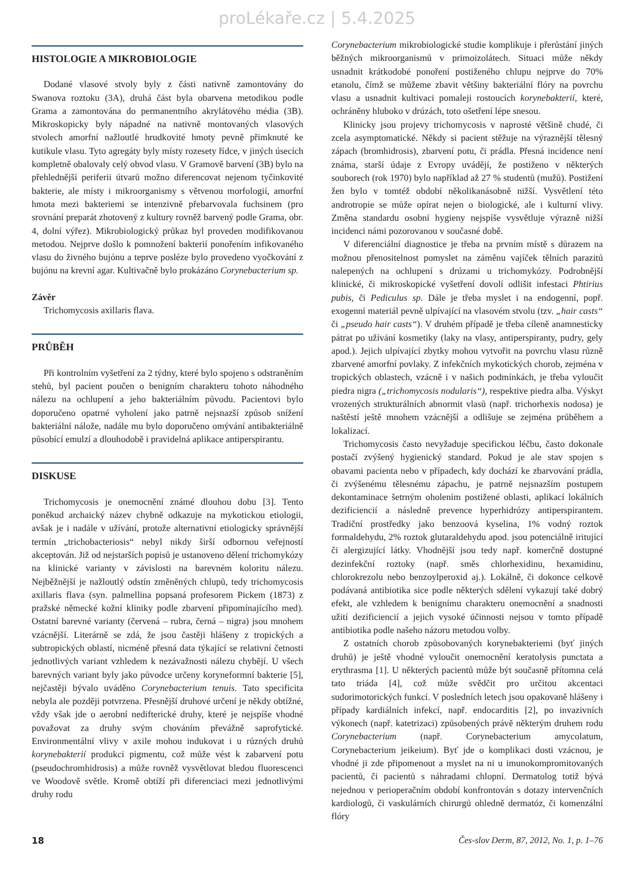proLékaře.cz | 5.4.2025
HISTOLOGIE A MIKROBIOLOGIE
Dodané vlasové stvoly byly z části nativně zamontovány do Swanova roztoku (3A), druhá část byla obarvena metodikou podle Grama a zamontována do permanentního akrylátového média (3B). Mikroskopicky byly nápadné na nativně montovaných vlasových stvolech amorfní nažloutlé hrudkovité hmoty pevně přimknuté ke kutikule vlasu. Tyto agregáty byly místy rozesety řídce, v jiných úsecích kompletně obalovaly celý obvod vlasu. V Gramově barvení (3B) bylo na přehlednější periferii útvarů možno diferencovat nejenom tyčinkovité bakterie, ale místy i mikroorganismy s větvenou morfologií, amorfní hmota mezi bakteriemi se intenzivně přebarvovala fuchsinem (pro srovnání preparát zhotovený z kultury rovněž barvený podle Grama, obr. 4, dolní výřez). Mikrobiologický průkaz byl proveden modifikovanou metodou. Nejprve došlo k pomnožení bakterií ponořením infikovaného vlasu do živného bujónu a teprve posléze bylo provedeno vyočkování z bujónu na krevní agar. Kultivačně bylo prokázáno Corynebacterium sp.
Závěr
Trichomycosis axillaris flava.
PRŮBĚH
Při kontrolním vyšetření za 2 týdny, které bylo spojeno s odstraněním stehů, byl pacient poučen o benigním charakteru tohoto náhodného nálezu na ochlupení a jeho bakteriálním původu. Pacientovi bylo doporučeno opatrné vyholení jako patrně nejsnazší způsob snížení bakteriální nálože, nadále mu bylo doporučeno omývání antibakteriálně působící emulzí a dlouhodobě i pravidelná aplikace antiperspirantu.
DISKUSE
Trichomycosis je onemocnění známé dlouhou dobu [3]. Tento poněkud archaický název chybně odkazuje na mykotickou etiologii, avšak je i nadále v užívání, protože alternativní etiologicky správnější termín „trichobacteriosis“ nebyl nikdy širší odbornou veřejností akceptován. Již od nejstarších popisů je ustanoveno dělení trichomykózy na klinické varianty v závislosti na barevném koloritu nálezu. Nejběžnější je nažloutlý odstín změněných chlupů, tedy trichomycosis axillaris flava (syn. palmellina popsaná profesorem Pickem (1873) z pražské německé kožní kliniky podle zbarvení připomínajícího med). Ostatní barevné varianty (červená – rubra, černá – nigra) jsou mnohem vzácnější. Literárně se zdá, že jsou častěji hlášeny z tropických a subtropických oblastí, nicméně přesná data týkající se relativní četnosti jednotlivých variant vzhledem k nezávažnosti nálezu chybějí. U všech barevných variant byly jako původce určeny koryneformní bakterie [5], nejčastěji bývalo uváděno Corynebacterium tenuis. Tato specificita nebyla ale později potvrzena. Přesnější druhové určení je někdy obtížné, vždy však jde o aerobní nedifterické druhy, které je nejspíše vhodné považovat za druhy svým chováním převážně saprofytické. Environmentální vlivy v axile mohou indukovat i u různých druhů korynebakterií produkci pigmentu, což může vést k zabarvení potu (pseudochromhidrosis) a může rovněž vysvětlovat bledou fluorescenci ve Woodově světle. Kromě obtíží při diferenciaci mezi jednotlivými druhy rodu
Corynebacterium mikrobiologické studie komplikuje i přerůstání jiných běžných mikroorganismů v primoizolátech. Situaci může někdy usnadnit krátkodobé ponoření postiženého chlupu nejprve do 70% etanolu, čímž se můžeme zbavit většiny bakteriální flóry na povrchu vlasu a usnadnit kultivaci pomaleji rostoucích korynebakterií, které, ochráněny hluboko v drúzách, toto ošetření lépe snesou.
Klinicky jsou projevy trichomycosis v naprosté většině chudé, či zcela asymptomatické. Někdy si pacient stěžuje na výraznější tělesný zápach (bromhidrosis), zbarvení potu, či prádla. Přesná incidence není známa, starší údaje z Evropy uvádějí, že postiženo v některých souborech (rok 1970) bylo například až 27 % studentů (mužů). Postižení žen bylo v tomtéž období několikanásobně nižší. Vysvětlení této androtropie se může opírat nejen o biologické, ale i kulturní vlivy. Změna standardu osobní hygieny nejspíše vysvětluje výrazně nižší incidenci námi pozorovanou v současné době.
V diferenciální diagnostice je třeba na prvním místě s důrazem na možnou přenositelnost pomyslet na záměnu vajíček tělních parazitů nalepených na ochlupení s drúzami u trichomykózy. Podrobnější klinické, či mikroskopické vyšetření dovolí odlišit infestaci Phtirius pubis, či Pediculus sp. Dále je třeba myslet i na endogenní, popř. exogenní materiál pevně ulpívající na vlasovém stvolu (tzv. „hair casts“ či „pseudo hair casts“). V druhém případě je třeba cíleně anamnesticky pátrat po užívání kosmetiky (laky na vlasy, antiperspiranty, pudry, gely apod.). Jejich ulpívající zbytky mohou vytvořit na povrchu vlasu různě zbarvené amorfní povlaky. Z infekčních mykotických chorob, zejména v tropických oblastech, vzácně i v našich podmínkách, je třeba vyloučit piedra nigra („trichomycosis nodularis“), respektive piedra alba. Výskyt vrozených strukturálních abnormit vlasů (např. trichorhexis nodosa) je naštěstí ještě mnohem vzácnější a odlišuje se zejména průběhem a lokalizací.
Trichomycosis často nevyžaduje specifickou léčbu, často dokonale postačí zvýšený hygienický standard. Pokud je ale stav spojen s obavami pacienta nebo v případech, kdy dochází ke zbarvování prádla, či zvýšenému tělesnému zápachu, je patrně nejsnazším postupem dekontaminace šetrným oholením postižené oblasti, aplikací lokálních dezificiencií a následně prevence hyperhidrózy antiperspirantem. Tradiční prostředky jako benzoová kyselina, 1% vodný roztok formaldehydu, 2% roztok glutaraldehydu apod. jsou potenciálně iritující či alergizující látky. Vhodnější jsou tedy např. komerčně dostupné dezinfekční roztoky (např. směs chlorhexidinu, hexamidinu, chlorokrezolu nebo benzoylperoxid aj.). Lokálně, či dokonce celkově podávaná antibiotika sice podle některých sdělení vykazují také dobrý efekt, ale vzhledem k benignímu charakteru onemocnění a snadnosti užití dezificiencií a jejich vysoké účinnosti nejsou v tomto případě antibiotika podle našeho názoru metodou volby.
Z ostatních chorob způsobovaných korynebakteriemi (byť jiných druhů) je ještě vhodné vyloučit onemocnění keratolysis punctata a erythrasma [1]. U některých pacientů může být současně přítomna celá tato triáda [4], což může svědčit pro určitou akcentaci sudorimotorických funkcí. V posledních letech jsou opakovaně hlášeny i případy kardiálních infekcí, např. endocarditis [2], po invazivních výkonech (např. katetrizaci) způsobených právě některým druhem rodu Corynebacterium (např. Corynebacterium amycolatum, Corynebacterium jeikeium). Byť jde o komplikaci dosti vzácnou, je vhodné ji zde připomenout a myslet na ni u imunokompromitovaných pacientů, či pacientů s náhradami chlopní. Dermatolog totiž bývá nejednou v perioperačním období konfrontován s dotazy intervenčních kardiologů, či vaskulárních chirurgů ohledně dermatóz, či komenzální flóry
18 Čes-slov Derm, 87, 2012, No. 1, p. 1–76